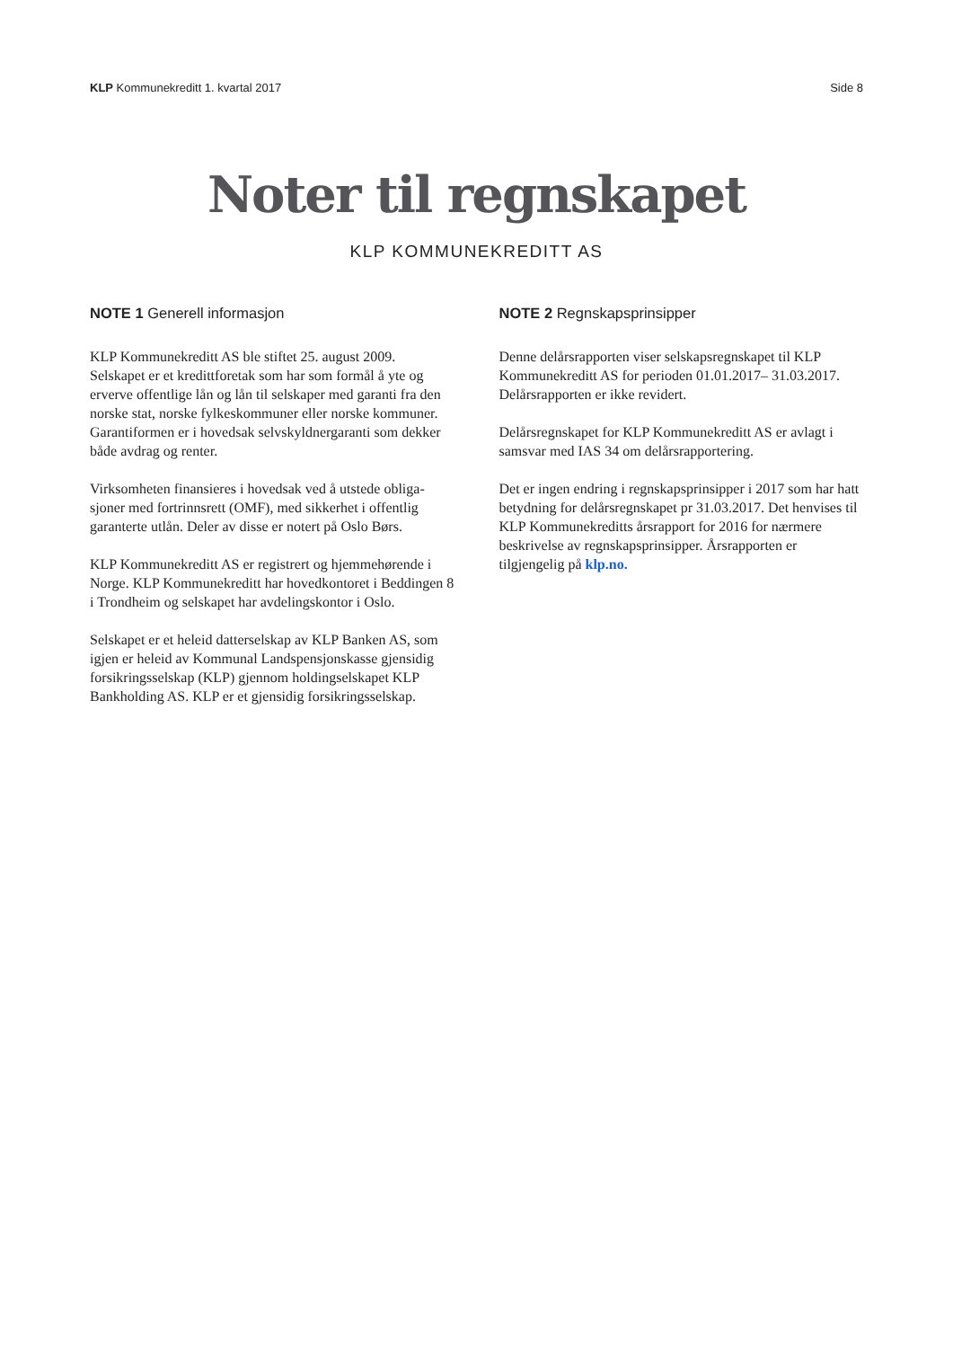KLP Kommunekreditt 1. kvartal 2017
Side 8
Noter til regnskapet
KLP KOMMUNEKREDITT AS
NOTE 1 Generell informasjon
KLP Kommunekreditt AS ble stiftet 25. august 2009. Selskapet er et kredittforetak som har som formål å yte og erverve offentlige lån og lån til selskaper med garanti fra den norske stat, norske fylkeskommuner eller norske kommuner. Garantiformen er i hovedsak selvskyldner­garanti som dekker både avdrag og renter.
Virksomheten finansieres i hovedsak ved å utstede obliga­sjoner med fortrinnsrett (OMF), med sikkerhet i offentlig garanterte utlån. Deler av disse er notert på Oslo Børs.
KLP Kommunekreditt AS er registrert og hjemmehørende i Norge. KLP Kommunekreditt har hovedkontoret i Beddin­gen 8 i Trondheim og selskapet har avdelingskontor i Oslo.
Selskapet er et heleid datterselskap av KLP Banken AS, som igjen er heleid av Kommunal Landspensjonskasse gjensidig forsikringsselskap (KLP) gjennom holdingselskapet KLP Bankholding AS. KLP er et gjensidig forsikringsselskap.
NOTE 2 Regnskapsprinsipper
Denne delårsrapporten viser selskapsregnskapet til KLP Kommunekreditt AS for perioden 01.01.2017– 31.03.2017. Delårsrapporten er ikke revidert.
Delårsregnskapet for KLP Kommunekreditt AS er avlagt i samsvar med IAS 34 om delårsrapportering.
Det er ingen endring i regnskapsprinsipper i 2017 som har hatt betydning for delårsregnskapet pr 31.03.2017. Det henvises til KLP Kommunekreditts årsrapport for 2016 for nærmere beskrivelse av regnskapsprinsipper. Årsrapporten er tilgjengelig på klp.no.